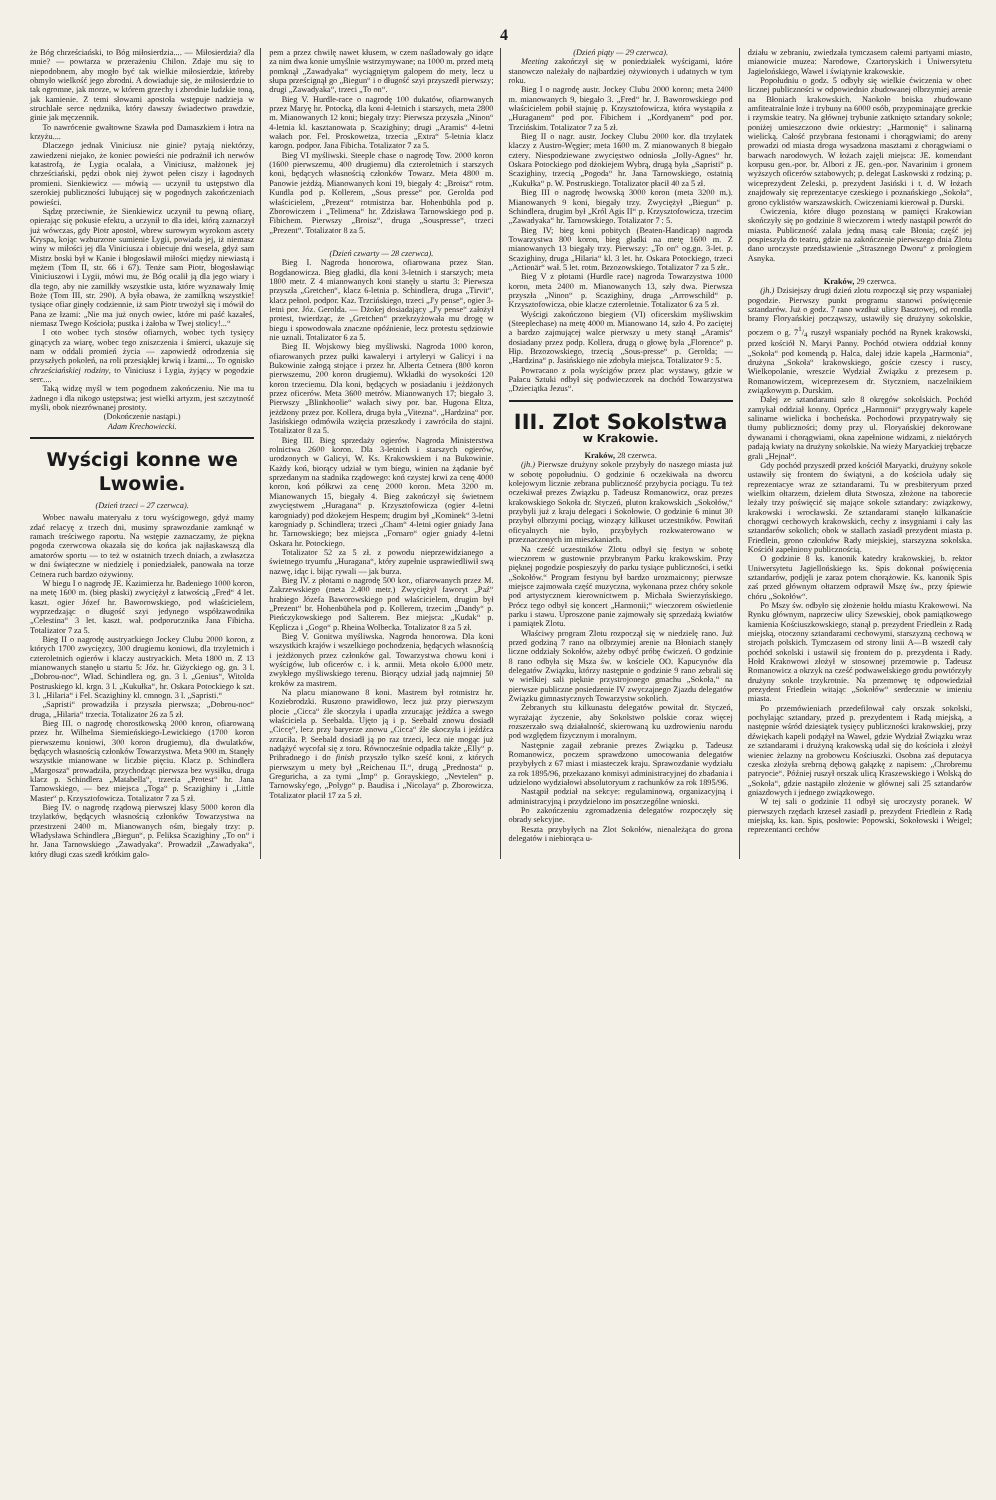4
że Bóg chrześciański, to Bóg miłosierdzia.... — Miłosierdzia? dla mnie? — powtarza w przerażeniu Chilon. Zdaje mu się to niepodobnem, aby mogło być tak wielkie miłosierdzie, któreby obmyło wielkość jego zbrodni. A dowiaduje się, że miłosierdzie to tak ogromne, jak morze, w którem grzechy i zbrodnie ludzkie toną, jak kamienie. Z temi słowami apostoła wstępuje nadzieja w struchlałe serce nędznika, który dawszy świadectwo prawdzie, ginie jak męczennik.
To nawrócenie gwałtowne Szawła pod Damaszkiem i łotra na krzyżu....
Dlaczego jednak Viniciusz nie ginie? pytają niektórzy, zawiedzeni niejako, że koniec powieści nie podrażnił ich nerwów katastrofą, że Lygia ocalała, a Viniciusz, małżonek jej chrześciański, pędzi obok niej żywot pełen ciszy i łagodnych promieni. Sienkiewicz — mówią — uczynił tu ustępstwo dla szerokiej publiczności lubującej się w pogodnych zakończeniach powieści.
Sądzę przeciwnie, że Sienkiewicz uczynił tu pewną ofiarę, opierając się pokusie efektu, a uczynił to dla idei, którą zaznaczył już wówczas, gdy Piotr apostoł, wbrew surowym wyrokom ascety Kryspa, kojąc wzburzone sumienie Lygii, powiada jej, iż niemasz winy w miłości jej dla Viniciusza i obiecuje dni wesela, gdyż sam Mistrz boski był w Kanie i błogosławił miłości między niewiastą i mężem (Tom II, str. 66 i 67). Tenże sam Piotr, błogosławiąc Viniciuszowi i Lygii, mówi mu, że Bóg ocalił ją dla jego wiary i dla tego, aby nie zamilkły wszystkie usta, które wyznawały Imię Boże (Tom III, str. 290). A była obawa, że zamilkną wszystkie! tysiące ofiar ginęły codziennie, iż sam Piotr trwożył się i mówił do Pana ze łzami: „Nie ma już onych owiec, które mi paść kazałeś, niemasz Twego Kościoła; pustka i żałoba w Twej stolicy!...“
I oto wobec tych stosów ofiarnych, wobec tych tysięcy ginących za wiarę, wobec tego zniszczenia i śmierci, ukazuje się nam w oddali promień życia — zapowiedź odrodzenia się przyszłych pokoleń, na roli przesiąkłej krwią i łzami.... To ognisko chrześciańskiej rodziny, to Viniciusz i Lygia, żyjący w pogodzie serc....
Taką widzę myśl w tem pogodnem zakończeniu. Nie ma tu żadnego i dla nikogo ustępstwa; jest wielki artyzm, jest szczytność myśli, obok niezrównanej prostoty.
(Dokończenie nastąpi.)
Adam Krechowiecki.
Wyścigi konne we Lwowie.
(Dzień trzeci – 27 czerwca).
Wobec nawału materyału z toru wyścigowego, gdyż mamy zdać relacyę z trzech dni, musimy sprawozdanie zamknąć w ramach treściwego raportu. Na wstępie zaznaczamy, że piękna pogoda czerwcowa okazała się do końca jak najłaskawszą dla amatorów sportu — to też w ostatnich trzech dniach, a zwłaszcza w dni świąteczne w niedzielę i poniedziałek, panowała na torze Cetnera ruch bardzo ożywiony.
W biegu I o nagrodę JE. Kazimierza hr. Badeniego 1000 koron, na metę 1600 m. (bieg płaski) zwyciężył z łatwością „Fred“ 4 let. kaszt. ogier Józef hr. Baworowskiego, pod właścicielem, wyprzedzając o długość szyi jedynego współzawodnika „Celestina“ 3 let. kaszt. wał. podporucznika Jana Fibicha. Totalizator 7 za 5.
Bieg II o nagrodę austryackiego Jockey Clubu 2000 koron, z których 1700 zwycięzcy, 300 drugiemu koniowi, dla trzyletnich i czteroletnich ogierów i klaczy austryackich. Meta 1800 m. Z 13 mianowanych stanęło u startu 5: Józ. hr. Giżyckiego og. gn. 3 l. „Dobrou-noc“, Wład. Schindlera og. gn. 3 l. „Genius“, Witolda Postruskiego kl. krgn. 3 l. „Kukułka“, hr. Oskara Potockiego k szt. 3 l. „Hilaria“ i Fel. Scazighiny kl. cmnogn. 3 l. „Sapristi.“
„Sapristi“ prowadziła i przyszła pierwsza; „Dobrou-noc“ druga, „Hilaria“ trzecia. Totalizator 26 za 5 zł.
Bieg III. o nagrodę chorostkowską 2000 koron, ofiarowaną przez hr. Wilhelma Siemieńskiego-Lewickiego (1700 koron pierwszemu koniowi, 300 koron drugiemu), dla dwulatków, będących własnością członków Towarzystwa. Meta 900 m. Stanęły wszystkie mianowane w liczbie pięciu. Klacz p. Schindlera „Margosza“ prowadziła, przychodząc pierwsza bez wysiłku, druga klacz p. Schindlera „Matabella“, trzecia „Protest“ hr. Jana Tarnowskiego, — bez miejsca „Toga“ p. Scazighiny i „Little Master“ p. Krzysztofowicza. Totalizator 7 za 5 zł.
Bieg IV. o nagrodę rządową pierwszej klasy 5000 koron dla trzylatków, będących własnością członków Towarzystwa na przestrzeni 2400 m. Mianowanych ośm, biegały trzy: p. Władysława Schindlera „Biegun“, p. Feliksa Scazighiny „To on“ i hr. Jana Tarnowskiego „Zawadyaka“. Prowadził „Zawadyaka“, który długi czas szedł krótkim galo-
pem a przez chwilę nawet kłusem, w czem naśladowały go idące za nim dwa konie umyślnie wstrzymywane; na 1000 m. przed metą pomknął „Zawadyaka“ wyciągniętym galopem do mety, lecz u słupa prześcignął go „Biegun“ i o długość szyi przyszedł pierwszy; drugi „Zawadyaka“, trzeci „To on“.
Bieg V. Hurdle-race o nagrodę 100 dukatów, ofiarowanych przez Maryę hr. Potocką, dla koni 4-letnich i starszych, meta 2800 m. Mianowanych 12 koni; biegały trzy: Pierwsza przyszła „Ninon“ 4-letnia kl. kasztanowata p. Scazighiny; drugi „Aramis“ 4-letni wałach por. Fel. Proskowetza, trzecia „Extra“ 5-letnia klacz karogn. podpor. Jana Fibicha. Totalizator 7 za 5.
Bieg VI myśliwski. Steeple chase o nagrodę Tow. 2000 koron (1600 pierwszemu, 400 drugiemu) dla czteroletnich i starszych koni, będących własnością członków Towarz. Meta 4800 m. Panowie jeżdżą. Mianowanych koni 19, biegały 4: „Broisz“ rotm. Kundla pod p. Kollerem, „Sous presse“ por. Gerolda pod właścicielem, „Prezent“ rotmistrza bar. Hohenbühla pod p. Zborowiczem i „Telimena“ hr. Zdzisława Tarnowskiego pod p. Fibichem. Pierwszy „Broisz“, druga „Souspresse“, trzeci „Prezent“. Totalizator 8 za 5.
(Dzień czwarty — 28 czerwca).
Bieg I. Nagroda honorowa, ofiarowana przez Stan. Bogdanowicza. Bieg gładki, dla koni 3-letnich i starszych; meta 1800 metr. Z 4 mianowanych koni stanęły u startu 3: Pierwsza przyszła „Gretchen“, klacz 6-letnia p. Schindlera, druga „Tirvit“, klacz pełnol. podpor. Kaz. Trzcińskiego, trzeci „J'y pense“, ogier 3-letni por. Józ. Gerolda. — Dżokej dosiadający „J'y pense“ założył protest, twierdząc, że „Gretchen“ przekrzyżowała mu drogę w biegu i spowodowała znaczne opóźnienie, lecz protestu sędziowie nie uznali. Totalizator 6 za 5.
Bieg II. Wojskowy bieg myśliwski. Nagroda 1000 koron, ofiarowanych przez pułki kawaleryi i artyleryi w Galicyi i na Bukowinie załogą stojące i przez hr. Alberta Cetnera (800 koron pierwszemu, 200 koron drugiemu). Wkładki do wysokości 120 koron trzeciemu. Dla koni, będących w posiadaniu i jeżdżonych przez oficerów. Meta 3600 metrów. Mianowanych 17; biegało 3. Pierwszy „Blinkhoolie“ wałach siwy por. bar. Hugona Eltza, jeżdżony przez por. Kollera, druga była „Vitezna“. „Hardzina“ por. Jasińskiego odmówiła wzięcia przeszkody i zawróciła do stajni. Totalizator 8 za 5.
Bieg III. Bieg sprzedaży ogierów. Nagroda Ministerstwa rolnictwa 2600 koron. Dla 3-letnich i starszych ogierów, urodzonych w Galicyi, W. Ks. Krakowskiem i na Bukowinie. Każdy koń, biorący udział w tym biegu, winien na żądanie być sprzedanym na stadnika rządowego: koń czystej krwi za cenę 4000 koron, koń półkrwi za cenę 2000 koron. Meta 3200 m. Mianowanych 15, biegały 4. Bieg zakończył się świetnem zwycięstwem „Huragana“ p. Krzysztofowicza (ogier 4-letni karogniady) pod dżokejem Hespem; drugim był „Kominek“ 3-letni karogniady p. Schindlera; trzeci „Cham“ 4-letni ogier gniady Jana hr. Tarnowskiego; bez miejsca „Fornaro“ ogier gniady 4-letni Oskara hr. Potockiego.
Totalizator 52 za 5 zł. z powodu nieprzewidzianego a świetnego tryumfu „Huragana“, który zupełnie usprawiedliwił swą nazwę, idąc i. bijąc rywali — jak burza.
Bieg IV. z płotami o nagrodę 500 kor., ofiarowanych przez M. Zakrzewskiego (meta 2.400 metr.) Zwyciężył faworyt „Paź“ hrabiego Józefa Baworowskiego pod właścicielem, drugim był „Prezent“ br. Hohenbühela pod p. Kollerem, trzecim „Dandy“ p. Pieńczykowskiego pod Salterem. Bez miejsca: „Kudak“ p. Kęplicza i „Gogo“ p. Rheina Wolbecka. Totalizator 8 za 5 zł.
Bieg V. Gonitwa myśliwska. Nagroda honorowa. Dla koni wszystkich krajów i wszelkiego pochodzenia, będących własnością i jeżdżonych przez członków gal. Towarzystwa chowu koni i wyścigów, lub oficerów c. i k. armii. Meta około 6.000 metr. zwykłego myśliwskiego terenu. Biorący udział jadą najmniej 50 kroków za mastrem.
Na placu mianowano 8 koni. Mastrem był rotmistrz hr. Koziebrodzki. Ruszono prawidłowo, lecz już przy pierwszym płocie „Cicca“ źle skoczyła i upadła zrzucając jeźdźca a swego właściciela p. Seebalda. Ujęto ją i p. Seebald znowu dosiadł „Ciccę“, lecz przy baryerze znowu „Cicca“ źle skoczyła i jeźdźca zrzuciła. P. Seebald dosiadł ją po raz trzeci, lecz nie mogąc już nadążyć wycofał się z toru. Równocześnie odpadła także „Elly“ p. Prihradnego i do finish przyszło tylko sześć koni, z których pierwszym u mety był „Reichenau II.“, drugą „Prednosta“ p. Greguricha, a za tymi „Imp“ p. Gorayskiego, „Nevtelen“ p. Tarnowsky'ego, „Polygo“ p. Baudisa i „Nicolaya“ p. Zborowicza. Totalizator płacił 17 za 5 zł.
(Dzień piąty — 29 czerwca).
Meeting zakończył się w poniedziałek wyścigami, które stanowczo należały do najbardziej ożywionych i udatnych w tym roku.
Bieg I o nagrodę austr. Jockey Clubu 2000 koron; meta 2400 m. mianowanych 9, biegało 3. „Fred“ hr. J. Baworowskiego pod właścicielem pobił stajnię p. Krzysztofowicza, która wystąpiła z „Huraganem“ pod por. Fibichem i „Kordyanem“ pod por. Trzcińskim. Totalizator 7 za 5 zł.
Bieg II o nagr. austr. Jockey Clubu 2000 kor. dla trzylatek klaczy z Austro-Węgier; meta 1600 m. Z mianowanych 8 biegało cztery. Niespodziewane zwycięstwo odniosła „Jolly-Agnes“ hr. Oskara Potockiego pod dżokiejem Wybrą, drugą była „Sapristi“ p. Scazighiny, trzecią „Pogoda“ hr. Jana Tarnowskiego, ostatnią „Kukułka“ p. W. Postruskiego. Totalizator płacił 40 za 5 zł.
Bieg III o nagrodę lwowską 3000 koron (meta 3200 m.). Mianowanych 9 koni, biegały trzy. Zwyciężył „Biegun“ p. Schindlera, drugim był „Król Agis II“ p. Krzysztofowicza, trzecim „Zawadyaka“ hr. Tarnowskiego. Totalizator 7 : 5.
Bieg IV; bieg koni pobitych (Beaten-Handicap) nagroda Towarzystwa 800 koron, bieg gładki na metę 1600 m. Z mianowanych 13 biegały trzy. Pierwszy: „To on“ og.gn. 3-let. p. Scazighiny, druga „Hilaria“ kl. 3 let. hr. Oskara Potockiego, trzeci „Actionär“ wał. 5 let. rotm. Brzozowskiego. Totalizator 7 za 5 złr..
Bieg V z płotami (Hurdle race) nagroda Towarzystwa 1000 koron, meta 2400 m. Mianowanych 13, szły dwa. Pierwsza przyszła „Ninon“ p. Scazighiny, druga „Arrowschild“ p. Krzysztofowicza, obie klacze czteroletnie. Totalizator 6 za 5 zł.
Wyścigi zakończono biegiem (VI) oficerskim myśliwskim (Steeplechase) na metę 4000 m. Mianowano 14, szło 4. Po zaciętej a bardzo zajmującej walce pierwszy u mety stanął „Aramis“ dosiadany przez podp. Kollera, drugą o głowę była „Florence“ p. Hip. Brzozowskiego, trzecią „Sous-presse“ p. Gerolda; — „Hardzina“ p. Jasińskiego nie zdobyła miejsca. Totalizator 9 : 5.
Powracano z pola wyścigów przez plac wystawy, gdzie w Pałacu Sztuki odbył się podwieczorek na dochód Towarzystwa „Dzieciątka Jezus“.
III. Zlot Sokolstwa
w Krakowie.
Kraków, 28 czerwca.
(jh.) Pierwsze drużyny sokole przybyły do naszego miasta już w sobotę popołudniu. O godzinie 6 oczekiwała na dworcu kolejowym licznie zebrana publiczność przybycia pociągu. Tu też oczekiwał prezes Związku p. Tadeusz Romanowicz, oraz prezes krakowskiego Sokoła dr. Styczeń, pluton krakowskich „Sokołów,“ przybyli już z kraju delegaci i Sokołowie. O godzinie 6 minut 30 przybył olbrzymi pociąg, wiozący kilkuset uczestników. Powitań oficyalnych nie było, przybyłych rozkwaterowano w przeznaczonych im mieszkaniach.
Na cześć uczestników Zlotu odbył się festyn w sobotę wieczorem w gustownie przybranym Parku krakowskim. Przy pięknej pogodzie pospieszyły do parku tysiące publiczności, i setki „Sokołów.“ Program festynu był bardzo urozmaicony; pierwsze miejsce zajmowała część muzyczna, wykonana przez chóry sokole pod artystycznem kierownictwem p. Michała Swierzyńskiego. Prócz tego odbył się koncert „Harmonii;“ wieczorem oświetlenie parku i stawu. Uproszone panie zajmowały się sprzedażą kwiatów i pamiątek Zlotu.
Właściwy program Zlotu rozpoczął się w niedzielę rano. Już przed godziną 7 rano na olbrzymiej arenie na Błoniach stanęły liczne oddziały Sokołów, ażeby odbyć próbę ćwiczeń. O godzinie 8 rano odbyła się Msza św. w kościele OO. Kapucynów dla delegatów Związku, którzy następnie o godzinie 9 rano zebrali się w wielkiej sali pięknie przystrojonego gmachu „Sokoła,“ na pierwsze publiczne posiedzenie IV zwyczajnego Zjazdu delegatów Związku gimnastycznych Towarzystw sokolich.
Zebranych stu kilkunastu delegatów powitał dr. Styczeń, wyrażając życzenie, aby Sokolstwo polskie coraz więcej rozszerzało swą działalność, skierowaną ku uzdrowieniu narodu pod względem fizycznym i moralnym.
Następnie zagaił zebranie prezes Związku p. Tadeusz Romanowicz, poczem sprawdzono umocowania delegatów przybyłych z 67 miast i miasteczek kraju. Sprawozdanie wydziału za rok 1895/96, przekazano komisyi administracyjnej do zbadania i udzielono wydziałowi absolutoryum z rachunków za rok 1895/96.
Nastąpił podział na sekcye: regulaminową, organizacyjną i administracyjną i przydzielono im poszczególne wnioski.
Po zakończeniu zgromadzenia delegatów rozpoczęły się obrady sekcyjne.
Reszta przybyłych na Zlot Sokołów, nienależąca do grona delegatów i niebiorąca u-
działu w zebraniu, zwiedzała tymczasem całemi partyami miasto, mianowicie muzea: Narodowe, Czartoryskich i Uniwersytetu Jagielońskiego, Wawel i świątynie krakowskie.
Popołudniu o godz. 5 odbyły się wielkie ćwiczenia w obec licznej publiczności w odpowiednio zbudowanej olbrzymiej arenie na Błoniach krakowskich. Naokoło boiska zbudowano amfiteatralnie loże i trybuny na 6000 osób, przypominające greckie i rzymskie teatry. Na głównej trybunie zatknięto sztandary sokole; poniżej umieszczono dwie orkiestry: „Harmonię“ i salinarną wielicką. Całość przybrana festonami i chorągwiami; do areny prowadzi od miasta droga wysadzona masztami z chorągwiami o barwach narodowych. W łożach zajęli miejsca: JE. komendant korpusu gen.-por. br. Albori z JE. gen.-por. Navarinim i gronem wyższych oficerów sztabowych; p. delegat Laskowski z rodziną; p. wiceprezydent Zeleski, p. prezydent Jasiński i t. d. W łożach znajdowały się reprezentacye czeskiego i poznańskiego „Sokoła“, grono cyklistów warszawskich. Cwiczeniami kierował p. Durski.
Cwiczenia, które długo pozostaną w pamięci Krakowian skończyły się po godzinie 8 wieczorem i wtedy nastąpił powrót do miasta. Publiczność zalała jedną masą całe Błonia; część jej pospieszyła do teatru, gdzie na zakończenie pierwszego dnia Zlotu dano uroczyste przedstawienie „Strasznego Dworu“ z prologiem Asnyka.
Kraków, 29 czerwca.
(jh.) Dzisiejszy drugi dzień zlotu rozpoczął się przy wspaniałej pogodzie. Pierwszy punkt programu stanowi poświęcenie sztandarów. Już o godz. 7 rano wzdłuż ulicy Basztowej, od rondla bramy Floryańskiej począwszy, ustawiły się drużyny sokolskie, poczem o g. 71/4 ruszył wspaniały pochód na Rynek krakowski, przed kościół N. Maryi Panny. Pochód otwiera oddział konny „Sokoła“ pod komendą p. Halca, dalej idzie kapela „Harmonia“, drużyna „Sokoła“ krakowskiego, goście czescy i ruscy, Wielkopolanie, wreszcie Wydział Związku z prezesem p. Romanowiczem, wiceprezesem dr. Styczniem, naczelnikiem związkowym p. Durskim.
Dalej ze sztandarami szło 8 okręgów sokolskich. Pochód zamykał oddział konny. Oprócz „Harmonii“ przygrywały kapele salinarne wielicka i bocheńska. Pochodowi przypatrywały się tłumy publiczności; domy przy ul. Floryańskiej dekorowane dywanami i chorągwiami, okna zapełnione widzami, z niektórych padają kwiaty na drużyny sokolskie. Na wieży Maryackiej trębacze grali „Hejnał“.
Gdy pochód przyszedł przed kościół Maryacki, drużyny sokole ustawiły się frontem do świątyni, a do kościoła udały się reprezentacye wraz ze sztandarami. Tu w presbiteryum przed wielkim ołtarzem, dziełem dłuta Stwosza, złożone na taborecie leżały trzy poświęcić się mające sokole sztandary: związkowy, krakowski i wrocławski. Ze sztandarami stanęło kilkanaście chorągwi cechowych krakowskich, cechy z insygniami i cały las sztandarów sokolich; obok w stallach zasiadł prezydent miasta p. Friedlein, grono członków Rady miejskiej, starszyzna sokolska. Kościół zapełniony publicznością.
O godzinie 8 ks. kanonik katedry krakowskiej, b. rektor Uniwersytetu Jagiellońskiego ks. Spis dokonał poświęcenia sztandarów, podjęli je zaraz potem chorążowie. Ks. kanonik Spis zaś przed głównym ołtarzem odprawił Mszę św., przy śpiewie chóru „Sokołów“.
Po Mszy św. odbyło się złożenie hołdu miastu Krakowowi. Na Rynku głównym, naprzeciw ulicy Szewskiej, obok pamiątkowego kamienia Kościuszkowskiego, stanął p. prezydent Friedlein z Radą miejską, otoczony sztandarami cechowymi, starszyzną cechową w strojach polskich. Tymczasem od strony linii A—B wszedł cały pochód sokolski i ustawił się frontem do p. prezydenta i Rady. Hołd Krakowowi złożył w stosownej przemowie p. Tadeusz Romanowicz a okrzyk na cześć podwawelskiego grodu powtórzyły drużyny sokole trzykrotnie. Na przemowę tę odpowiedział prezydent Friedlein witając „Sokołów“ serdecznie w imieniu miasta.
Po przemówieniach przedefilował cały orszak sokolski, pochylając sztandary, przed p. prezydentem i Radą miejską, a następnie wśród dziesiątek tysięcy publiczności krakowskiej, przy dźwiękach kapeli podążył na Wawel, gdzie Wydział Związku wraz ze sztandarami i drużyną krakowską udał się do kościoła i złożył wieniec żelazny na grobowcu Kościuszki. Osobna zaś deputacya czeska złożyła srebrną dębową gałązkę z napisem: „Chrobremu patryocie“. Później ruszył orszak ulicą Kraszewskiego i Wolską do „Sokoła“, gdzie nastąpiło złożenie w głównej sali 25 sztandarów gniazdowych i jednego związkowego.
W tej sali o godzinie 11 odbył się uroczysty poranek. W pierwszych rzędach krzeseł zasiadł p. prezydent Friedlein z Radą miejską, ks. kan. Spis, posłowie: Popowski, Sokołowski i Weigel; reprezentanci cechów